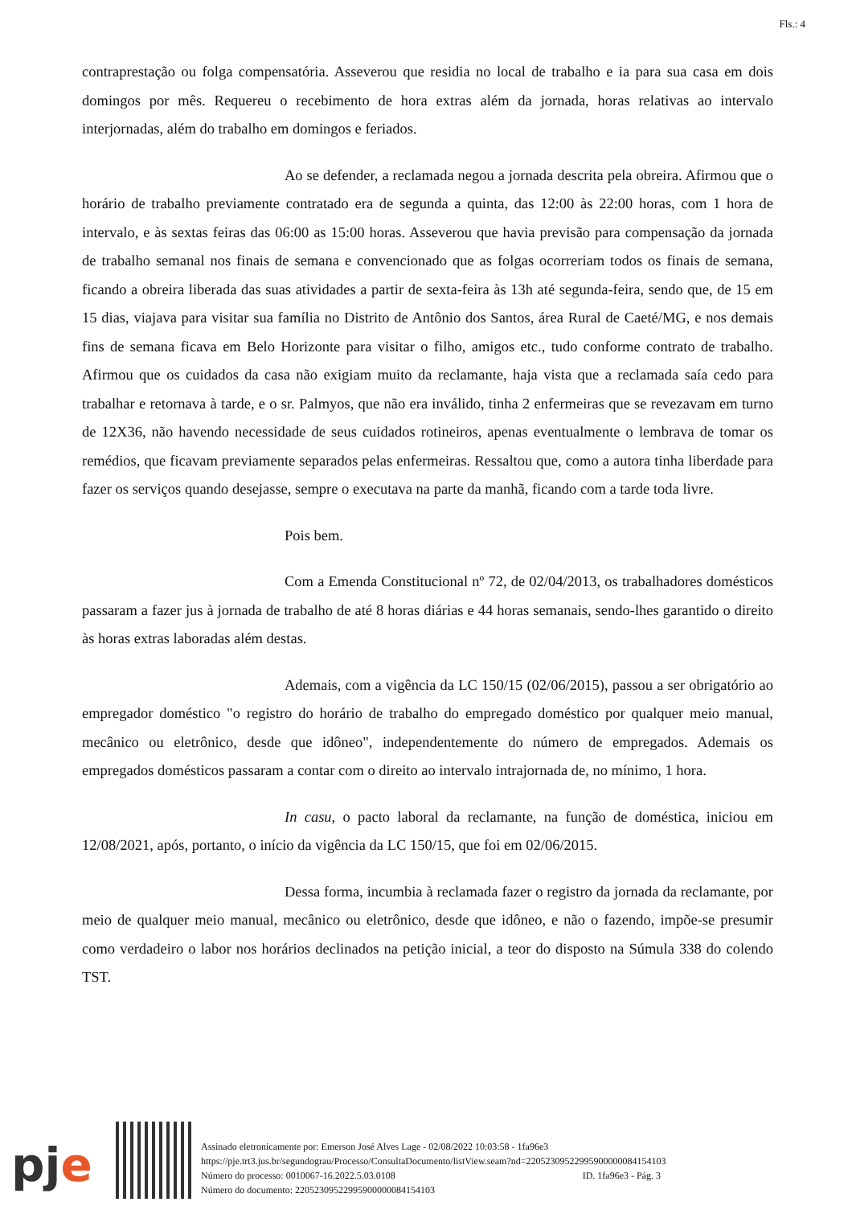Fls.: 4
contraprestação ou folga compensatória. Asseverou que residia no local de trabalho e ia para sua casa em dois domingos por mês. Requereu o recebimento de hora extras além da jornada, horas relativas ao intervalo interjornadas, além do trabalho em domingos e feriados.
Ao se defender, a reclamada negou a jornada descrita pela obreira. Afirmou que o horário de trabalho previamente contratado era de segunda a quinta, das 12:00 às 22:00 horas, com 1 hora de intervalo, e às sextas feiras das 06:00 as 15:00 horas. Asseverou que havia previsão para compensação da jornada de trabalho semanal nos finais de semana e convencionado que as folgas ocorreriam todos os finais de semana, ficando a obreira liberada das suas atividades a partir de sexta-feira às 13h até segunda-feira, sendo que, de 15 em 15 dias, viajava para visitar sua família no Distrito de Antônio dos Santos, área Rural de Caeté/MG, e nos demais fins de semana ficava em Belo Horizonte para visitar o filho, amigos etc., tudo conforme contrato de trabalho. Afirmou que os cuidados da casa não exigiam muito da reclamante, haja vista que a reclamada saía cedo para trabalhar e retornava à tarde, e o sr. Palmyos, que não era inválido, tinha 2 enfermeiras que se revezavam em turno de 12X36, não havendo necessidade de seus cuidados rotineiros, apenas eventualmente o lembrava de tomar os remédios, que ficavam previamente separados pelas enfermeiras. Ressaltou que, como a autora tinha liberdade para fazer os serviços quando desejasse, sempre o executava na parte da manhã, ficando com a tarde toda livre.
Pois bem.
Com a Emenda Constitucional nº 72, de 02/04/2013, os trabalhadores domésticos passaram a fazer jus à jornada de trabalho de até 8 horas diárias e 44 horas semanais, sendo-lhes garantido o direito às horas extras laboradas além destas.
Ademais, com a vigência da LC 150/15 (02/06/2015), passou a ser obrigatório ao empregador doméstico "o registro do horário de trabalho do empregado doméstico por qualquer meio manual, mecânico ou eletrônico, desde que idôneo", independentemente do número de empregados. Ademais os empregados domésticos passaram a contar com o direito ao intervalo intrajornada de, no mínimo, 1 hora.
In casu, o pacto laboral da reclamante, na função de doméstica, iniciou em 12/08/2021, após, portanto, o início da vigência da LC 150/15, que foi em 02/06/2015.
Dessa forma, incumbia à reclamada fazer o registro da jornada da reclamante, por meio de qualquer meio manual, mecânico ou eletrônico, desde que idôneo, e não o fazendo, impõe-se presumir como verdadeiro o labor nos horários declinados na petição inicial, a teor do disposto na Súmula 338 do colendo TST.
pje
Assinado eletronicamente por: Emerson José Alves Lage - 02/08/2022 10:03:58 - 1fa96e3
https://pje.trt3.jus.br/segundograu/Processo/ConsultaDocumento/listView.seam?nd=22052309522995900000084154103
Número do processo: 0010067-16.2022.5.03.0108 ID. 1fa96e3 - Pág. 3
Número do documento: 22052309522995900000084154103